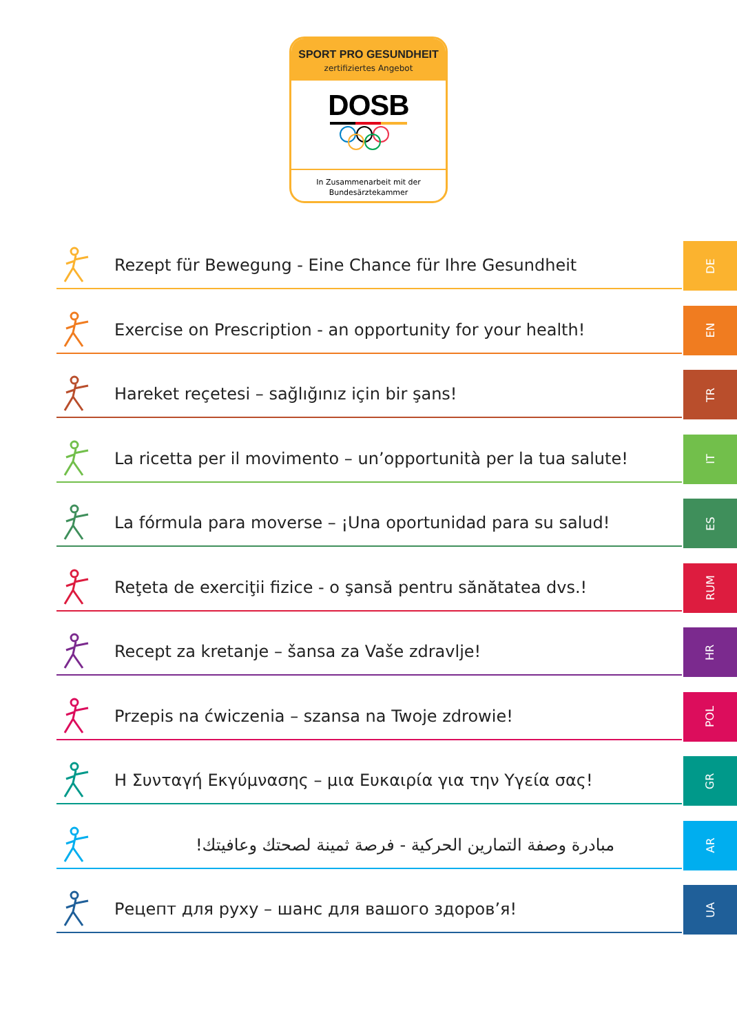SPORT PRO GESUNDHEIT
zertifiziertes Angebot
DOSB
In Zusammenarbeit mit der
Bundesärztekammer
Rezept für Bewegung - Eine Chance für Ihre Gesundheit
DE
Exercise on Prescription - an opportunity for your health!
EN
Hareket reçetesi – sağlığınız için bir şans!
TR
La ricetta per il movimento – un’opportunità per la tua salute!
IT
La fórmula para moverse – ¡Una oportunidad para su salud!
ES
Reţeta de exerciţii fizice - o şansă pentru sănătatea dvs.!
RUM
Recept za kretanje – šansa za Vaše zdravlje!
HR
Przepis na ćwiczenia – szansa na Twoje zdrowie!
POL
Η Συνταγή Εκγύμνασης – μια Ευκαιρία για την Υγεία σας!
GR
مبادرة وصفة التمارين الحركية - فرصة ثمينة لصحتك وعافيتك!
AR
Рецепт для руху – шанс для вашого здоров’я!
UA